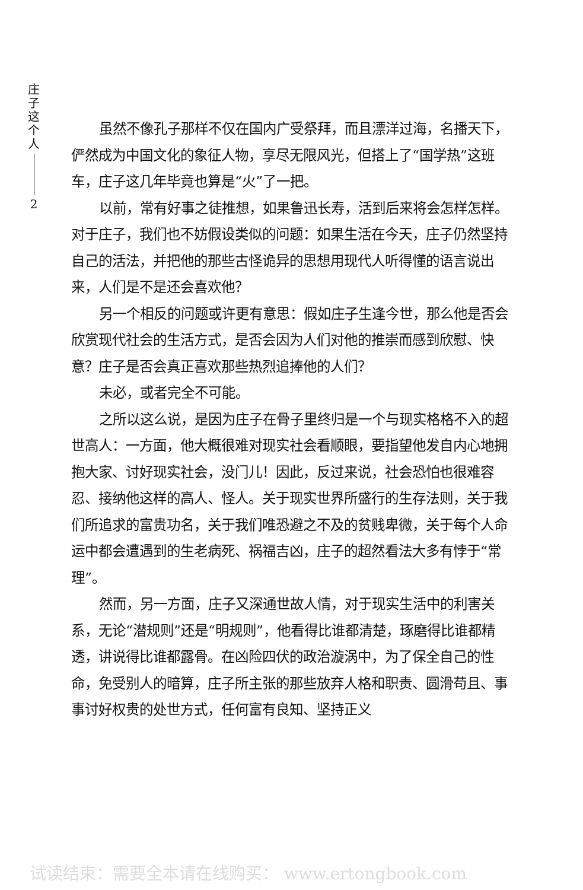庄
子
这
个
人
2
虽然不像孔子那样不仅在国内广受祭拜，而且漂洋过海，名播天下，俨然成为中国文化的象征人物，享尽无限风光，但搭上了“国学热”这班车，庄子这几年毕竟也算是“火”了一把。
以前，常有好事之徒推想，如果鲁迅长寿，活到后来将会怎样怎样。对于庄子，我们也不妨假设类似的问题：如果生活在今天，庄子仍然坚持自己的活法，并把他的那些古怪诡异的思想用现代人听得懂的语言说出来，人们是不是还会喜欢他？
另一个相反的问题或许更有意思：假如庄子生逢今世，那么他是否会欣赏现代社会的生活方式，是否会因为人们对他的推崇而感到欣慰、快意？庄子是否会真正喜欢那些热烈追捧他的人们？
未必，或者完全不可能。
之所以这么说，是因为庄子在骨子里终归是一个与现实格格不入的超世高人：一方面，他大概很难对现实社会看顺眼，要指望他发自内心地拥抱大家、讨好现实社会，没门儿！因此，反过来说，社会恐怕也很难容忍、接纳他这样的高人、怪人。关于现实世界所盛行的生存法则，关于我们所追求的富贵功名，关于我们唯恐避之不及的贫贱卑微，关于每个人命运中都会遭遇到的生老病死、祸福吉凶，庄子的超然看法大多有悖于“常理”。
然而，另一方面，庄子又深通世故人情，对于现实生活中的利害关系，无论“潜规则”还是“明规则”，他看得比谁都清楚，琢磨得比谁都精透，讲说得比谁都露骨。在凶险四伏的政治漩涡中，为了保全自己的性命，免受别人的暗算，庄子所主张的那些放弃人格和职责、圆滑苟且、事事讨好权贵的处世方式，任何富有良知、坚持正义
试读结束：需要全本请在线购买： www.ertongbook.com